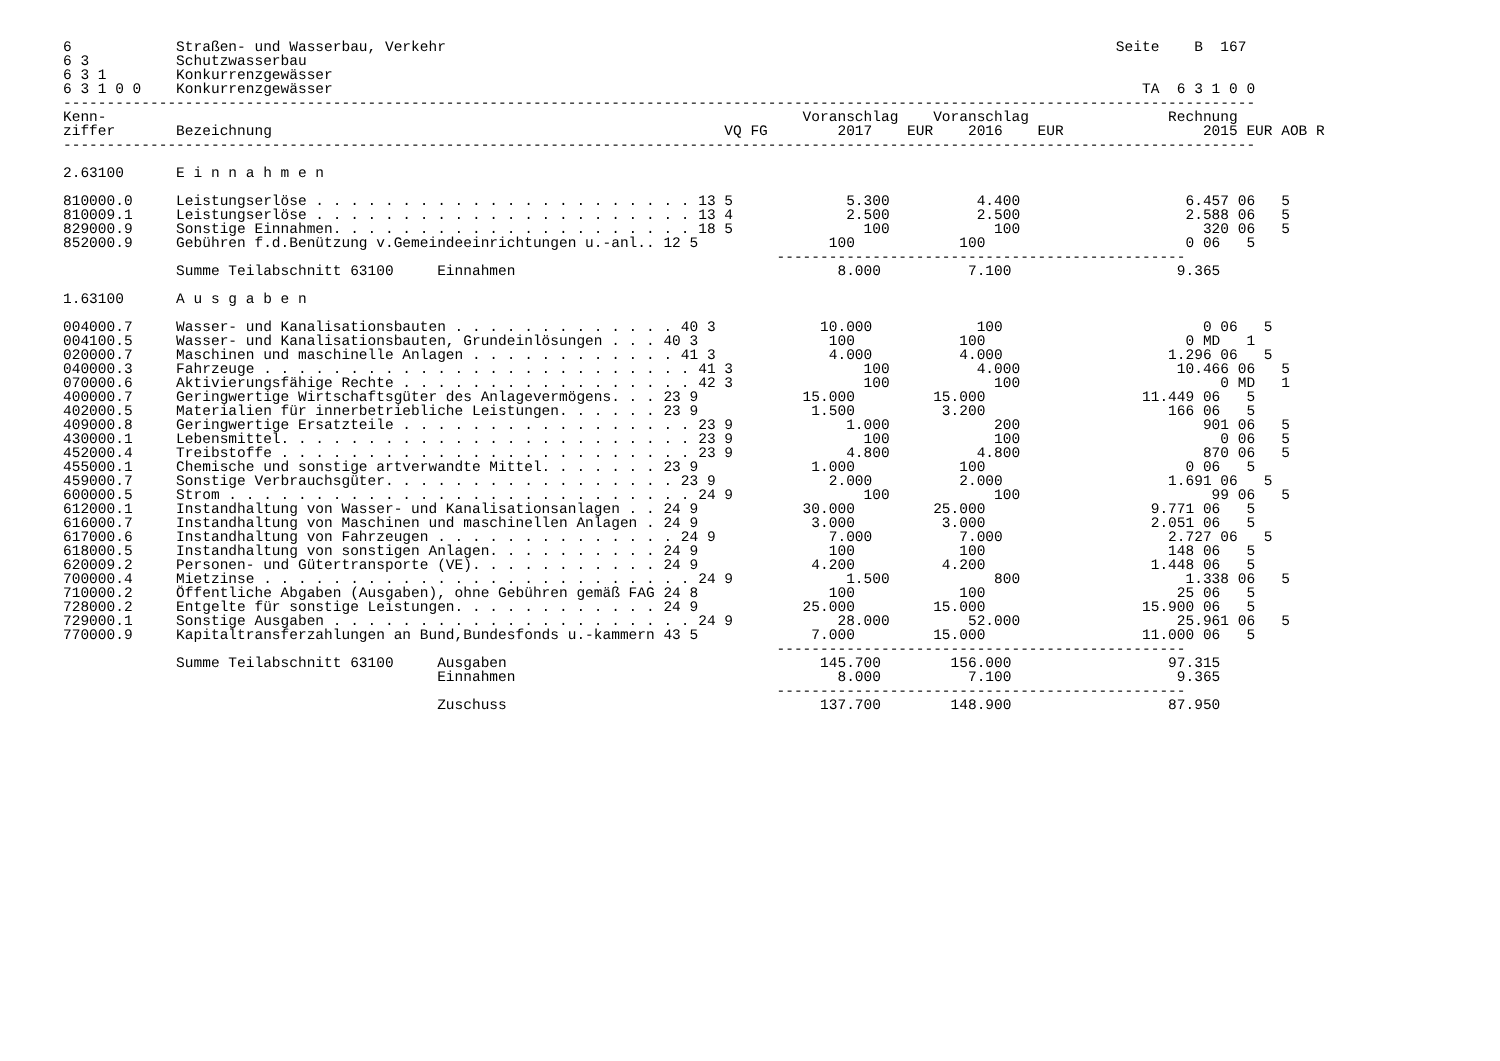6            Straßen- und Wasserbau, Verkehr                                                                             Seite    B  167
6 3          Schutzwasserbau
6 3 1        Konkurrenzgewässer
6 3 1 0 0    Konkurrenzgewässer                                                                                             TA  6 3 1 0 0
-----------------------------------------------------------------------------------------------------------------------------------------
Kenn-                                                                                Voranschlag    Voranschlag                Rechnung
ziffer       Bezeichnung                                                    VQ FG        2017    EUR    2016    EUR                2015 EUR AOB R
-----------------------------------------------------------------------------------------------------------------------------------------

2.63100      E i n n a h m e n

810000.0     Leistungserlöse . . . . . . . . . . . . . . . . . . . . . . 13 5             5.300          4.400                   6.457 06   5
810009.1     Leistungserlöse . . . . . . . . . . . . . . . . . . . . . . 13 4             2.500          2.500                   2.588 06   5
829000.9     Sonstige Einnahmen. . . . . . . . . . . . . . . . . . . . . 18 5               100            100                     320 06   5
852000.9     Gebühren f.d.Benützung v.Gemeindeeinrichtungen u.-anl.. 12 5               100            100                       0 06   5
                                                                                  -----------------------------------------------
             Summe Teilabschnitt 63100     Einnahmen                                     8.000          7.100                   9.365

1.63100      A u s g a b e n

004000.7     Wasser- und Kanalisationsbauten . . . . . . . . . . . . . 40 3            10.000            100                       0 06   5
004100.5     Wasser- und Kanalisationsbauten, Grundeinlösungen . . . 40 3               100            100                       0 MD   1
020000.7     Maschinen und maschinelle Anlagen . . . . . . . . . . . . 41 3             4.000          4.000                   1.296 06   5
040000.3     Fahrzeuge . . . . . . . . . . . . . . . . . . . . . . . . . 41 3               100          4.000                  10.466 06   5
070000.6     Aktivierungsfähige Rechte . . . . . . . . . . . . . . . . . 42 3               100            100                       0 MD   1
400000.7     Geringwertige Wirtschaftsgüter des Anlagevermögens. . . 23 9            15.000         15.000                  11.449 06   5
402000.5     Materialien für innerbetriebliche Leistungen. . . . . . 23 9             1.500          3.200                     166 06   5
409000.8     Geringwertige Ersatzteile . . . . . . . . . . . . . . . . . 23 9             1.000            200                     901 06   5
430000.1     Lebensmittel. . . . . . . . . . . . . . . . . . . . . . . . 23 9               100            100                       0 06   5
452000.4     Treibstoffe . . . . . . . . . . . . . . . . . . . . . . . . 23 9             4.800          4.800                     870 06   5
455000.1     Chemische und sonstige artverwandte Mittel. . . . . . . 23 9             1.000            100                       0 06   5
459000.7     Sonstige Verbrauchsgüter. . . . . . . . . . . . . . . . . 23 9             2.000          2.000                   1.691 06   5
600000.5     Strom . . . . . . . . . . . . . . . . . . . . . . . . . . . 24 9               100            100                      99 06   5
612000.1     Instandhaltung von Wasser- und Kanalisationsanlagen . . 24 9            30.000         25.000                   9.771 06   5
616000.7     Instandhaltung von Maschinen und maschinellen Anlagen . 24 9             3.000          3.000                   2.051 06   5
617000.6     Instandhaltung von Fahrzeugen . . . . . . . . . . . . . . 24 9             7.000          7.000                   2.727 06   5
618000.5     Instandhaltung von sonstigen Anlagen. . . . . . . . . . 24 9               100            100                     148 06   5
620009.2     Personen- und Gütertransporte (VE). . . . . . . . . . . 24 9             4.200          4.200                   1.448 06   5
700000.4     Mietzinse . . . . . . . . . . . . . . . . . . . . . . . . . 24 9             1.500            800                   1.338 06   5
710000.2     Öffentliche Abgaben (Ausgaben), ohne Gebühren gemäß FAG 24 8               100            100                      25 06   5
728000.2     Entgelte für sonstige Leistungen. . . . . . . . . . . . 24 9            25.000         15.000                  15.900 06   5
729000.1     Sonstige Ausgaben . . . . . . . . . . . . . . . . . . . . . 24 9            28.000         52.000                  25.961 06   5
770000.9     Kapitaltransferzahlungen an Bund,Bundesfonds u.-kammern 43 5             7.000         15.000                  11.000 06   5
                                                                                  -----------------------------------------------
             Summe Teilabschnitt 63100     Ausgaben                                    145.700        156.000                  97.315
                                           Einnahmen                                     8.000          7.100                   9.365
                                                                                  -----------------------------------------------
                                           Zuschuss                                    137.700        148.900                  87.950